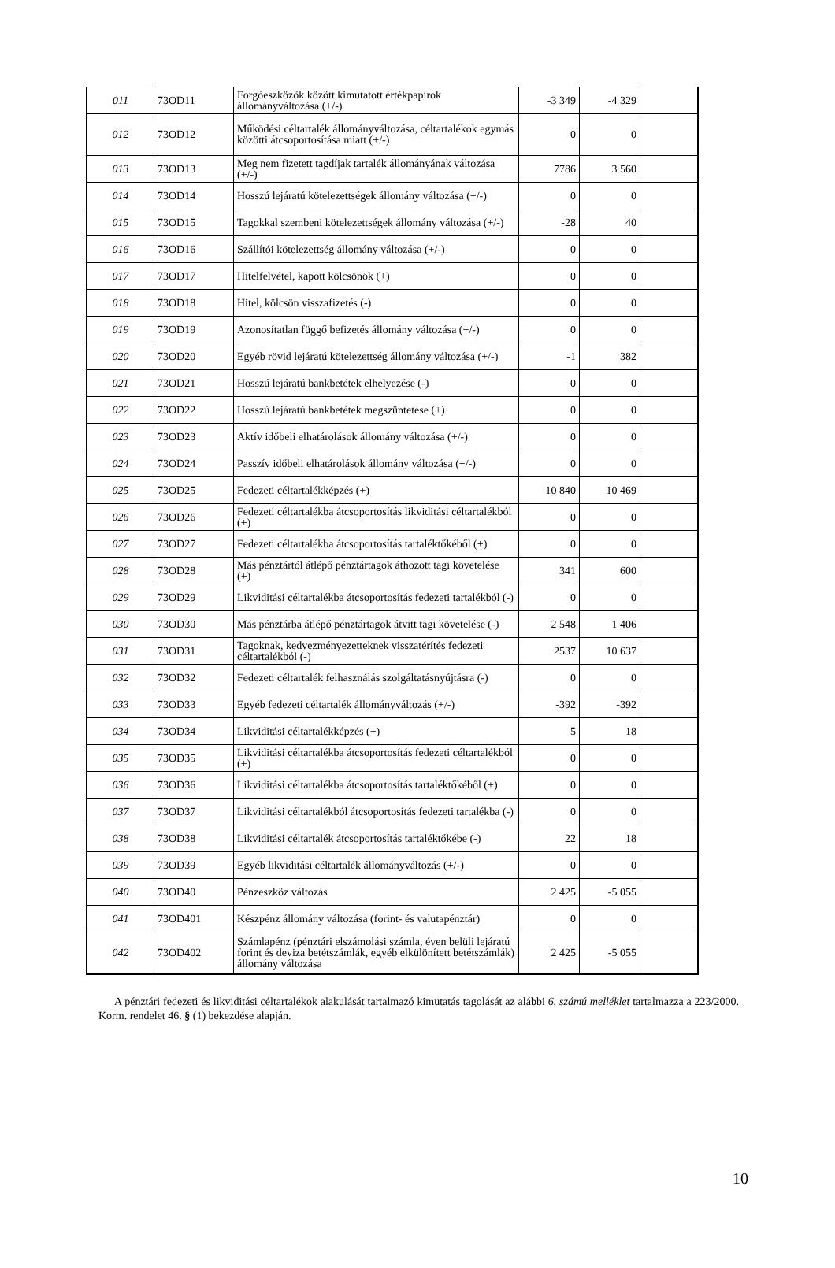| 011 | 73OD11 | Forgóeszközök között kimutatott értékpapírok állományváltozása (+/-) | -3 349 | -4 329 | |
| 012 | 73OD12 | Működési céltartalék állományváltozása, céltartalékok egymás közötti átcsoportosítása miatt (+/-) | 0 | 0 | |
| 013 | 73OD13 | Meg nem fizetett tagdíjak tartalék állományának változása (+/-) | 7786 | 3 560 | |
| 014 | 73OD14 | Hosszú lejáratú kötelezettségek állomány változása (+/-) | 0 | 0 | |
| 015 | 73OD15 | Tagokkal szembeni kötelezettségek állomány változása (+/-) | -28 | 40 | |
| 016 | 73OD16 | Szállítói kötelezettség állomány változása (+/-) | 0 | 0 | |
| 017 | 73OD17 | Hitelfelvétel, kapott kölcsönök (+) | 0 | 0 | |
| 018 | 73OD18 | Hitel, kölcsön visszafizetés (-) | 0 | 0 | |
| 019 | 73OD19 | Azonosítatlan függő befizetés állomány változása (+/-) | 0 | 0 | |
| 020 | 73OD20 | Egyéb rövid lejáratú kötelezettség állomány változása (+/-) | -1 | 382 | |
| 021 | 73OD21 | Hosszú lejáratú bankbetétek elhelyezése (-) | 0 | 0 | |
| 022 | 73OD22 | Hosszú lejáratú bankbetétek megszüntetése (+) | 0 | 0 | |
| 023 | 73OD23 | Aktív időbeli elhatárolások állomány változása (+/-) | 0 | 0 | |
| 024 | 73OD24 | Passzív időbeli elhatárolások állomány változása (+/-) | 0 | 0 | |
| 025 | 73OD25 | Fedezeti céltartalékképzés (+) | 10 840 | 10 469 | |
| 026 | 73OD26 | Fedezeti céltartalékba átcsoportosítás likviditási céltartalékból (+) | 0 | 0 | |
| 027 | 73OD27 | Fedezeti céltartalékba átcsoportosítás tartaléktőkéből (+) | 0 | 0 | |
| 028 | 73OD28 | Más pénztártól átlépő pénztártagok áthozott tagi követelése (+) | 341 | 600 | |
| 029 | 73OD29 | Likviditási céltartalékba átcsoportosítás fedezeti tartalékból (-) | 0 | 0 | |
| 030 | 73OD30 | Más pénztárba átlépő pénztártagok átvitt tagi követelése (-) | 2 548 | 1 406 | |
| 031 | 73OD31 | Tagoknak, kedvezményezetteknek visszatérítés fedezeti céltartalékból (-) | 2537 | 10 637 | |
| 032 | 73OD32 | Fedezeti céltartalék felhasználás szolgáltatásnyújtásra (-) | 0 | 0 | |
| 033 | 73OD33 | Egyéb fedezeti céltartalék állományváltozás (+/-) | -392 | -392 | |
| 034 | 73OD34 | Likviditási céltartalékképzés (+) | 5 | 18 | |
| 035 | 73OD35 | Likviditási céltartalékba átcsoportosítás fedezeti céltartalékból (+) | 0 | 0 | |
| 036 | 73OD36 | Likviditási céltartalékba átcsoportosítás tartaléktőkéből (+) | 0 | 0 | |
| 037 | 73OD37 | Likviditási céltartalékból átcsoportosítás fedezeti tartalékba (-) | 0 | 0 | |
| 038 | 73OD38 | Likviditási céltartalék átcsoportosítás tartaléktőkébe (-) | 22 | 18 | |
| 039 | 73OD39 | Egyéb likviditási céltartalék állományváltozás (+/-) | 0 | 0 | |
| 040 | 73OD40 | Pénzeszköz változás | 2 425 | -5 055 | |
| 041 | 73OD401 | Készpénz állomány változása (forint- és valutapénztár) | 0 | 0 | |
| 042 | 73OD402 | Számlapénz (pénztári elszámolási számla, éven belüli lejáratú forint és deviza betétszámlák, egyéb elkülönített betétszámlák) állomány változása | 2 425 | -5 055 | |
A pénztári fedezeti és likviditási céltartalékok alakulását tartalmazó kimutatás tagolását az alábbi 6. számú melléklet tartalmazza a 223/2000. Korm. rendelet 46. § (1) bekezdése alapján.
10